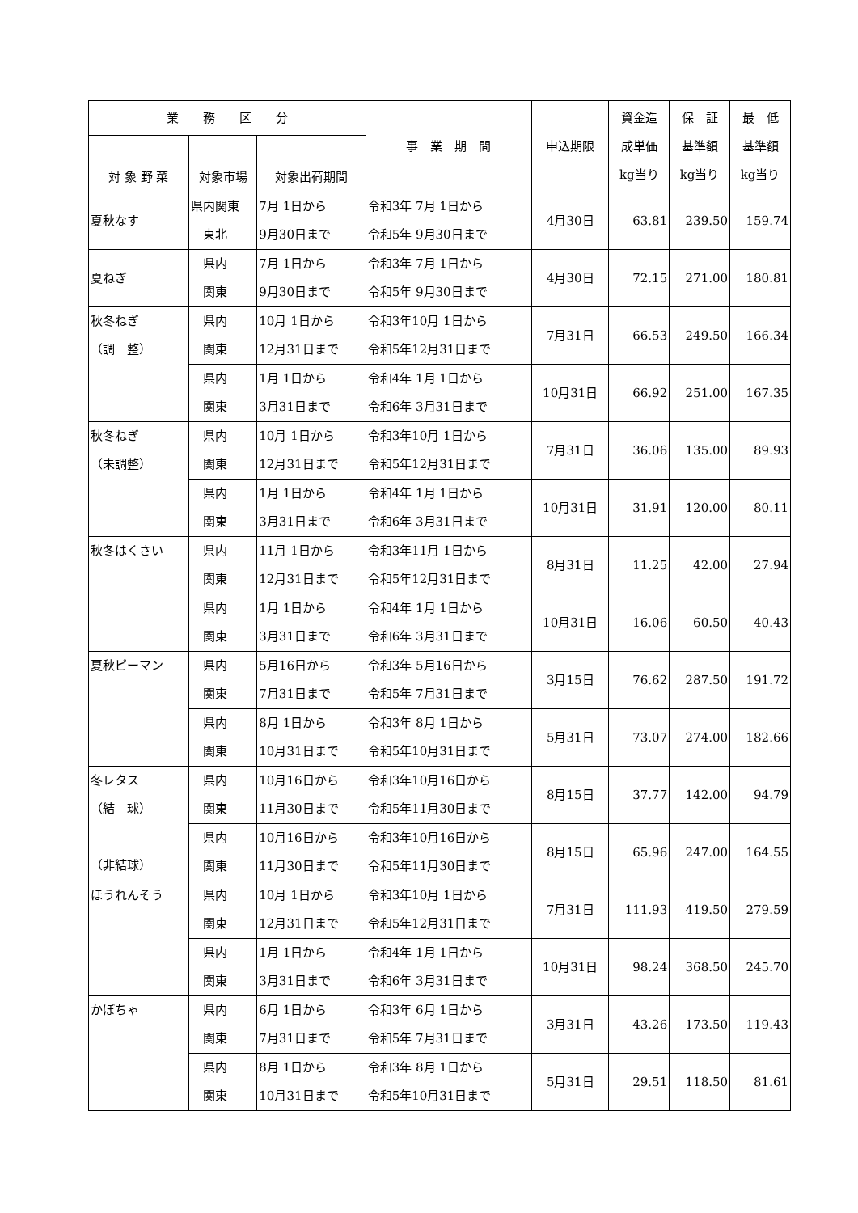| 業 務 区 分 | | | 事 業 期 間 | 申込期限 | 資金造 成単価 kg当り | 保 証 基準額 kg当り | 最 低 基準額 kg当り |
| --- | --- | --- | --- | --- | --- | --- | --- |
| 対 象 野 菜 | 対象市場 | 対象出荷期間 | | | | | |
| 夏秋なす | 県内関東 東北 | 7月 1日から 9月30日まで | 令和3年 7月 1日から 令和5年 9月30日まで | 4月30日 | 63.81 | 239.50 | 159.74 |
| 夏ねぎ | 県内 関東 | 7月 1日から 9月30日まで | 令和3年 7月 1日から 令和5年 9月30日まで | 4月30日 | 72.15 | 271.00 | 180.81 |
| 秋冬ねぎ （調 整） | 県内 関東 | 10月 1日から 12月31日まで | 令和3年10月 1日から 令和5年12月31日まで | 7月31日 | 66.53 | 249.50 | 166.34 |
| | 県内 関東 | 1月 1日から 3月31日まで | 令和4年 1月 1日から 令和6年 3月31日まで | 10月31日 | 66.92 | 251.00 | 167.35 |
| 秋冬ねぎ （未調整） | 県内 関東 | 10月 1日から 12月31日まで | 令和3年10月 1日から 令和5年12月31日まで | 7月31日 | 36.06 | 135.00 | 89.93 |
| | 県内 関東 | 1月 1日から 3月31日まで | 令和4年 1月 1日から 令和6年 3月31日まで | 10月31日 | 31.91 | 120.00 | 80.11 |
| 秋冬はくさい | 県内 関東 | 11月 1日から 12月31日まで | 令和3年11月 1日から 令和5年12月31日まで | 8月31日 | 11.25 | 42.00 | 27.94 |
| | 県内 関東 | 1月 1日から 3月31日まで | 令和4年 1月 1日から 令和6年 3月31日まで | 10月31日 | 16.06 | 60.50 | 40.43 |
| 夏秋ピーマン | 県内 関東 | 5月16日から 7月31日まで | 令和3年 5月16日から 令和5年 7月31日まで | 3月15日 | 76.62 | 287.50 | 191.72 |
| | 県内 関東 | 8月 1日から 10月31日まで | 令和3年 8月 1日から 令和5年10月31日まで | 5月31日 | 73.07 | 274.00 | 182.66 |
| 冬レタス （結 球） （非結球） | 県内 関東 | 10月16日から 11月30日まで | 令和3年10月16日から 令和5年11月30日まで | 8月15日 | 37.77 | 142.00 | 94.79 |
| | 県内 関東 | 10月16日から 11月30日まで | 令和3年10月16日から 令和5年11月30日まで | 8月15日 | 65.96 | 247.00 | 164.55 |
| ほうれんそう | 県内 関東 | 10月 1日から 12月31日まで | 令和3年10月 1日から 令和5年12月31日まで | 7月31日 | 111.93 | 419.50 | 279.59 |
| | 県内 関東 | 1月 1日から 3月31日まで | 令和4年 1月 1日から 令和6年 3月31日まで | 10月31日 | 98.24 | 368.50 | 245.70 |
| かぼちゃ | 県内 関東 | 6月 1日から 7月31日まで | 令和3年 6月 1日から 令和5年 7月31日まで | 3月31日 | 43.26 | 173.50 | 119.43 |
| | 県内 関東 | 8月 1日から 10月31日まで | 令和3年 8月 1日から 令和5年10月31日まで | 5月31日 | 29.51 | 118.50 | 81.61 |